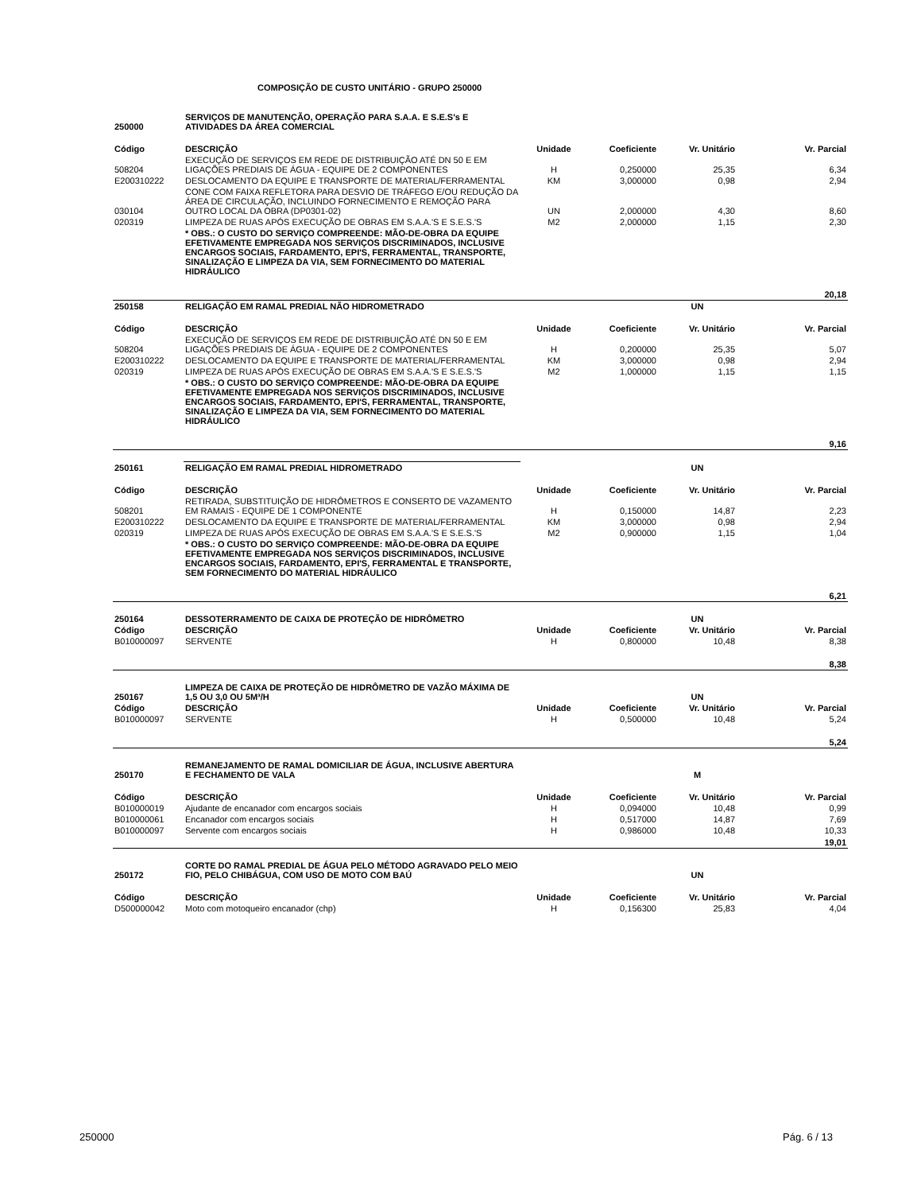COMPOSIÇÃO DE CUSTO UNITÁRIO - GRUPO 250000
| 250000 | SERVIÇOS DE MANUTENÇÃO, OPERAÇÃO PARA S.A.A. E S.E.S's E ATIVIDADES DA ÁREA COMERCIAL | | | | |
| Código | DESCRIÇÃO | Unidade | Coeficiente | Vr. Unitário | Vr. Parcial |
| 508204 | EXECUÇÃO DE SERVIÇOS EM REDE DE DISTRIBUIÇÃO ATÉ DN 50 E EM LIGAÇÕES PREDIAIS DE ÁGUA - EQUIPE DE 2 COMPONENTES | H | 0,250000 | 25,35 | 6,34 |
| E200310222 | DESLOCAMENTO DA EQUIPE E TRANSPORTE DE MATERIAL/FERRAMENTAL | KM | 3,000000 | 0,98 | 2,94 |
| 030104 | CONE COM FAIXA REFLETORA PARA DESVIO DE TRÁFEGO E/OU REDUÇÃO DA ÁREA DE CIRCULAÇÃO, INCLUINDO FORNECIMENTO E REMOÇÃO PARA OUTRO LOCAL DA OBRA (DP0301-02) | UN | 2,000000 | 4,30 | 8,60 |
| 020319 | LIMPEZA DE RUAS APÓS EXECUÇÃO DE OBRAS EM S.A.A.'S E S.E.S.'S | M2 | 2,000000 | 1,15 | 2,30 |
| | * OBS.: O CUSTO DO SERVIÇO COMPREENDE: MÃO-DE-OBRA DA EQUIPE EFETIVAMENTE EMPREGADA NOS SERVIÇOS DISCRIMINADOS, INCLUSIVE ENCARGOS SOCIAIS, FARDAMENTO, EPI'S, FERRAMENTAL, TRANSPORTE, SINALIZAÇÃO E LIMPEZA DA VIA, SEM FORNECIMENTO DO MATERIAL HIDRÁULICO | | | | |
| 20,18 | | | | | |
| 250158 | RELIGAÇÃO EM RAMAL PREDIAL NÃO HIDROMETRADO | | | UN | |
| Código | DESCRIÇÃO | Unidade | Coeficiente | Vr. Unitário | Vr. Parcial |
| 508204 | EXECUÇÃO DE SERVIÇOS EM REDE DE DISTRIBUIÇÃO ATÉ DN 50 E EM LIGAÇÕES PREDIAIS DE ÁGUA - EQUIPE DE 2 COMPONENTES | H | 0,200000 | 25,35 | 5,07 |
| E200310222 | DESLOCAMENTO DA EQUIPE E TRANSPORTE DE MATERIAL/FERRAMENTAL | KM | 3,000000 | 0,98 | 2,94 |
| 020319 | LIMPEZA DE RUAS APÓS EXECUÇÃO DE OBRAS EM S.A.A.'S E S.E.S.'S | M2 | 1,000000 | 1,15 | 1,15 |
| | * OBS.: O CUSTO DO SERVIÇO COMPREENDE: MÃO-DE-OBRA DA EQUIPE EFETIVAMENTE EMPREGADA NOS SERVIÇOS DISCRIMINADOS, INCLUSIVE ENCARGOS SOCIAIS, FARDAMENTO, EPI'S, FERRAMENTAL, TRANSPORTE, SINALIZAÇÃO E LIMPEZA DA VIA, SEM FORNECIMENTO DO MATERIAL HIDRÁULICO | | | | |
| 9,16 | | | | | |
| 250161 | RELIGAÇÃO EM RAMAL PREDIAL HIDROMETRADO | | | UN | |
| Código | DESCRIÇÃO | Unidade | Coeficiente | Vr. Unitário | Vr. Parcial |
| 508201 | RETIRADA, SUBSTITUIÇÃO DE HIDRÔMETROS E CONSERTO DE VAZAMENTO EM RAMAIS - EQUIPE DE 1 COMPONENTE | H | 0,150000 | 14,87 | 2,23 |
| E200310222 | DESLOCAMENTO DA EQUIPE E TRANSPORTE DE MATERIAL/FERRAMENTAL | KM | 3,000000 | 0,98 | 2,94 |
| 020319 | LIMPEZA DE RUAS APÓS EXECUÇÃO DE OBRAS EM S.A.A.'S E S.E.S.'S | M2 | 0,900000 | 1,15 | 1,04 |
| | * OBS.: O CUSTO DO SERVIÇO COMPREENDE: MÃO-DE-OBRA DA EQUIPE EFETIVAMENTE EMPREGADA NOS SERVIÇOS DISCRIMINADOS, INCLUSIVE ENCARGOS SOCIAIS, FARDAMENTO, EPI'S, FERRAMENTAL E TRANSPORTE, SEM FORNECIMENTO DO MATERIAL HIDRÁULICO | | | | |
| 6,21 | | | | | |
| 250164 | DESSOTERRAMENTO DE CAIXA DE PROTEÇÃO DE HIDRÔMETRO | | | UN | |
| Código | DESCRIÇÃO | Unidade | Coeficiente | Vr. Unitário | Vr. Parcial |
| B010000097 | SERVENTE | H | 0,800000 | 10,48 | 8,38 |
| 8,38 | | | | | |
| 250167 | LIMPEZA DE CAIXA DE PROTEÇÃO DE HIDRÔMETRO DE VAZÃO MÁXIMA DE 1,5 OU 3,0 OU 5M³/H | | | UN | |
| Código | DESCRIÇÃO | Unidade | Coeficiente | Vr. Unitário | Vr. Parcial |
| B010000097 | SERVENTE | H | 0,500000 | 10,48 | 5,24 |
| 5,24 | | | | | |
| 250170 | REMANEJAMENTO DE RAMAL DOMICILIAR DE ÁGUA, INCLUSIVE ABERTURA E FECHAMENTO DE VALA | | | M | |
| Código | DESCRIÇÃO | Unidade | Coeficiente | Vr. Unitário | Vr. Parcial |
| B010000019 | Ajudante de encanador com encargos sociais | H | 0,094000 | 10,48 | 0,99 |
| B010000061 | Encanador com encargos sociais | H | 0,517000 | 14,87 | 7,69 |
| B010000097 | Servente com encargos sociais | H | 0,986000 | 10,48 | 10,33 |
| 19,01 | | | | | |
| 250172 | CORTE DO RAMAL PREDIAL DE ÁGUA PELO MÉTODO AGRAVADO PELO MEIO FIO, PELO CHIBÁGUA, COM USO DE MOTO COM BAÚ | | | UN | |
| Código | DESCRIÇÃO | Unidade | Coeficiente | Vr. Unitário | Vr. Parcial |
| D500000042 | Moto com motoqueiro encanador (chp) | H | 0,156300 | 25,83 | 4,04 |
250000 Pág. 6 / 13